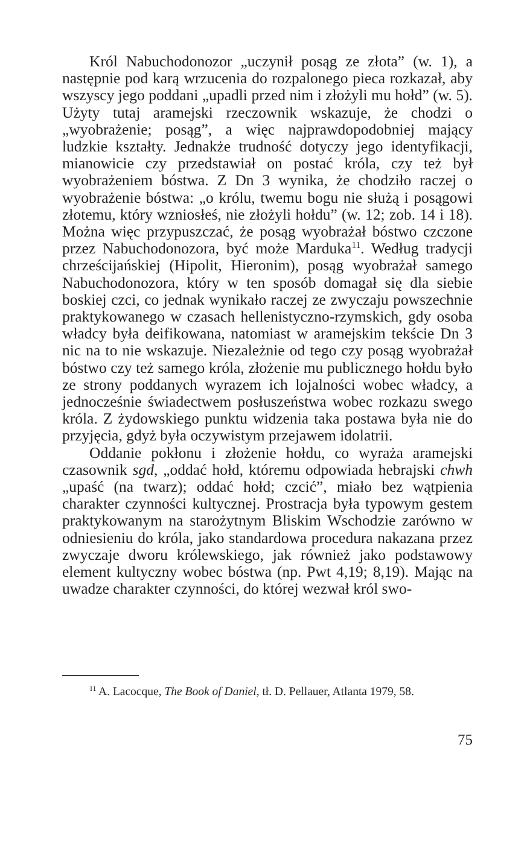Król Nabuchodonozor „uczynił posąg ze złota” (w. 1), a następnie pod karą wrzucenia do rozpalonego pieca rozkazał, aby wszyscy jego poddani „upadli przed nim i złożyli mu hołd” (w. 5). Użyty tutaj aramejski rzeczownik wskazuje, że chodzi o „wyobrażenie; posąg”, a więc najprawdopodobniej mający ludzkie kształty. Jednakże trudność dotyczy jego identyfikacji, mianowicie czy przedstawiał on postać króla, czy też był wyobrażeniem bóstwa. Z Dn 3 wynika, że chodziło raczej o wyobrażenie bóstwa: „o królu, twemu bogu nie służą i posągowi złotemu, który wzniosłeś, nie złożyli hołdu” (w. 12; zob. 14 i 18). Można więc przypuszczać, że posąg wyobrażał bóstwo czczone przez Nabuchodonozora, być może Marduka<sup>11</sup>. Według tradycji chrześcijańskiej (Hipolit, Hieronim), posąg wyobrażał samego Nabuchodonozora, który w ten sposób domagał się dla siebie boskiej czci, co jednak wynikało raczej ze zwyczaju powszechnie praktykowanego w czasach hellenistyczno-rzymskich, gdy osoba władcy była deifikowana, natomiast w aramejskim tekście Dn 3 nic na to nie wskazuje. Niezależnie od tego czy posąg wyobrażał bóstwo czy też samego króla, złożenie mu publicznego hołdu było ze strony poddanych wyrazem ich lojalności wobec władcy, a jednocześnie świadectwem posłuszeństwa wobec rozkazu swego króla. Z żydowskiego punktu widzenia taka postawa była nie do przyjęcia, gdyż była oczywistym przejawem idolatrii.
Oddanie pokłonu i złożenie hołdu, co wyraża aramejski czasownik sgd, „oddać hołd, któremu odpowiada hebrajski chwh „upaść (na twarz); oddać hołd; czcić”, miało bez wątpienia charakter czynności kultycznej. Prostracja była typowym gestem praktykowanym na starożytnym Bliskim Wschodzie zarówno w odniesieniu do króla, jako standardowa procedura nakazana przez zwyczaje dworu królewskiego, jak również jako podstawowy element kultyczny wobec bóstwa (np. Pwt 4,19; 8,19). Mając na uwadze charakter czynności, do której wezwał król swo-
<sup>11</sup> A. Lacocque, The Book of Daniel, tł. D. Pellauer, Atlanta 1979, 58.
75